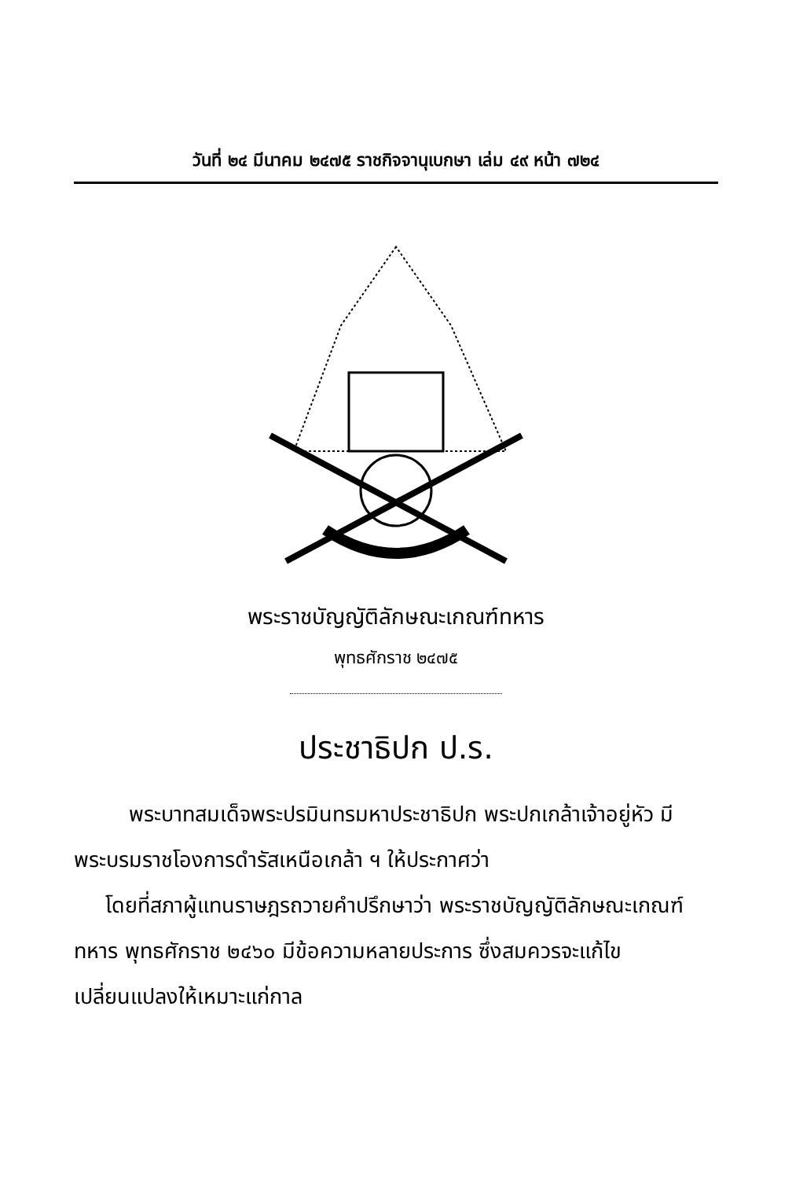วันที่ ๒๔ มีนาคม ๒๔๗๕ ราชกิจจานุเบกษา เล่ม ๔๙ หน้า ๗๒๔
พระราชบัญญัติลักษณะเกณฑ์ทหาร
พุทธศักราช ๒๔๗๕
ประชาธิปก ป.ร.
พระบาทสมเด็จพระปรมินทรมหาประชาธิปก พระปกเกล้าเจ้าอยู่หัว มีพระบรมราชโองการดำรัสเหนือเกล้า ฯ ให้ประกาศว่า
โดยที่สภาผู้แทนราษฎรถวายคำปรึกษาว่า พระราชบัญญัติลักษณะเกณฑ์ทหาร พุทธศักราช ๒๔๖๐ มีข้อความหลายประการ ซึ่งสมควรจะแก้ไขเปลี่ยนแปลงให้เหมาะแก่กาล